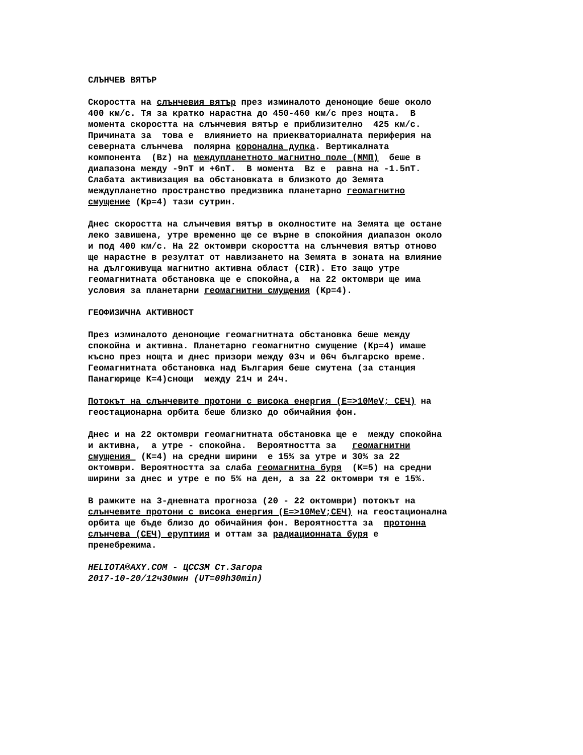СЛЪНЧЕВ ВЯТЪР
Скоростта на слънчевия вятър през изминалото денонощие беше около 400 км/с. Тя за кратко нарастна до 450-460 км/с през нощта. В момента скоростта на слънчевия вятър е приблизително 425 км/с. Причината за това е влиянието на приекваториалната периферия на северната слънчева полярна коронална дупка. Вертикалната компонента (Bz) на междупланетното магнитно поле (ММП) беше в диапазона между -9nT и +6nT. В момента Bz е равна на -1.5nT. Слабата активизация ва обстановката в близкото до Земята междупланетно пространство предизвика планетарно геомагнитно смущение (Kp=4) тази сутрин.
Днес скоростта на слънчевия вятър в околностите на Земята ще остане леко завишена, утре временно ще се върне в спокойния диапазон около и под 400 км/с. На 22 октомври скоростта на слънчевия вятър отново ще нарастне в резултат от навлизането на Земята в зоната на влияние на дългоживуща магнитно активна област (CIR). Ето защо утре геомагнитната обстановка ще е спокойна,а на 22 октомври ще има условия за планетарни геомагнитни смущения (Kp=4).
ГЕОФИЗИЧНА АКТИВНОСТ
През изминалото денонощие геомагнитната обстановка беше между спокойна и активна. Планетарно геомагнитно смущение (Kp=4) имаше късно през нощта и днес призори между 03ч и 06ч българско време. Геомагнитната обстановка над България беше смутена (за станция Панагюрище K=4)снощи между 21ч и 24ч.
Потокът на слънчевите протони с висока енергия (E=>10MeV; СЕЧ) на геостационарна орбита беше близко до обичайния фон.
Днес и на 22 октомври геомагнитната обстановка ще е между спокойна и активна, а утре - спокойна. Вероятността за геомагнитни смущения (K=4) на средни ширини е 15% за утре и 30% за 22 октомври. Вероятността за слаба геомагнитна буря (K=5) на средни ширини за днес и утре е по 5% на ден, а за 22 октомври тя е 15%.
В рамките на 3-дневната прогноза (20 - 22 октомври) потокът на слънчевите протони с висока енергия (E=>10MeV;СЕЧ) на геостационална орбита ще бъде близо до обичайния фон. Вероятността за протонна слънчева (СЕЧ) еруптиия и оттам за радиационната буря е пренебрежима.
HELIOTA®AXY.COM - ЦССЗМ Ст.Загора 2017-10-20/12ч30мин (UT=09h30min)